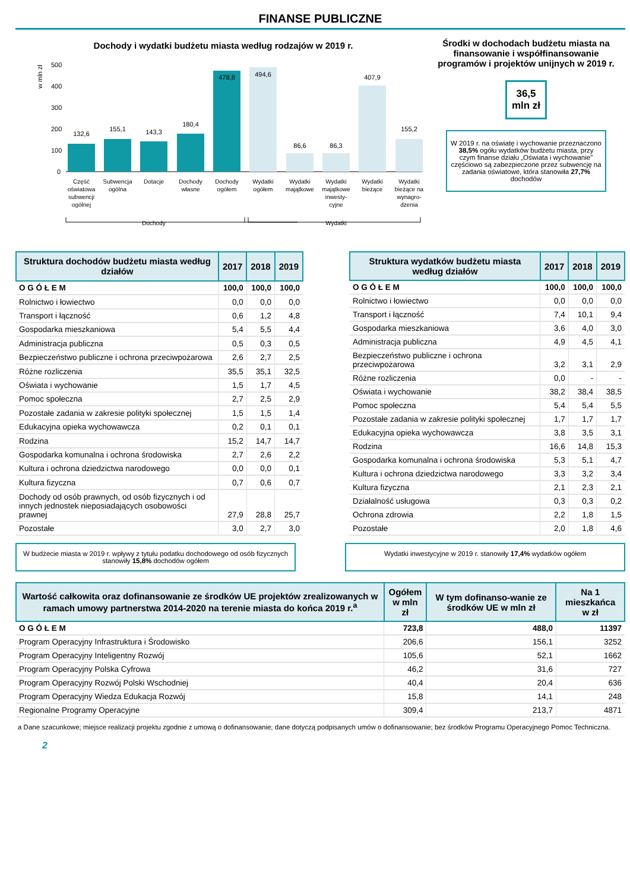FINANSE PUBLICZNE
Dochody i wydatki budżetu miasta według rodzajów w 2019 r.
w mln zł
500
400
300
200
100
0
132,6
155,1
143,3
180,4
478,8
494,6
86,6
86,3
407,9
155,2
Część
oświatowa
subwencji
ogólnej
Subwencja
ogólna
Dotacje
Dochody
własne
Dochody
ogółem
Wydatki
ogółem
Wydatki
majątkowe
Wydatki
majątkowe
inwesty-
cyjne
Wydatki
bieżące
Wydatki
bieżące na
wynagro-
dzenia
Dochody
Wydatki
Środki w dochodach budżetu miasta na finansowanie i współfinansowanie programów i projektów unijnych w 2019 r.
36,5
mln zł
W 2019 r. na oświatę i wychowanie przeznaczono 38,5% ogółu wydatków budżetu miasta, przy czym finanse działu „Oświata i wychowanie" częściowo są zabezpieczone przez subwencję na zadania oświatowe, która stanowiła 27,7% dochodów
| Struktura dochodów budżetu miasta według działów | 2017 | 2018 | 2019 |
| --- | --- | --- | --- |
| O G Ó Ł E M | 100,0 | 100,0 | 100,0 |
| Rolnictwo i łowiectwo | 0,0 | 0,0 | 0,0 |
| Transport i łączność | 0,6 | 1,2 | 4,8 |
| Gospodarka mieszkaniowa | 5,4 | 5,5 | 4,4 |
| Administracja publiczna | 0,5 | 0,3 | 0,5 |
| Bezpieczeństwo publiczne i ochrona przeciwpożarowa | 2,6 | 2,7 | 2,5 |
| Różne rozliczenia | 35,5 | 35,1 | 32,5 |
| Oświata i wychowanie | 1,5 | 1,7 | 4,5 |
| Pomoc społeczna | 2,7 | 2,5 | 2,9 |
| Pozostałe zadania w zakresie polityki społecznej | 1,5 | 1,5 | 1,4 |
| Edukacyjna opieka wychowawcza | 0,2 | 0,1 | 0,1 |
| Rodzina | 15,2 | 14,7 | 14,7 |
| Gospodarka komunalna i ochrona środowiska | 2,7 | 2,6 | 2,2 |
| Kultura i ochrona dziedzictwa narodowego | 0,0 | 0,0 | 0,1 |
| Kultura fizyczna | 0,7 | 0,6 | 0,7 |
| Dochody od osób prawnych, od osób fizycznych i od innych jednostek nieposiadających osobowości prawnej | 27,9 | 28,8 | 25,7 |
| Pozostałe | 3,0 | 2,7 | 3,0 |
| Struktura wydatków budżetu miasta według działów | 2017 | 2018 | 2019 |
| --- | --- | --- | --- |
| O G Ó Ł E M | 100,0 | 100,0 | 100,0 |
| Rolnictwo i łowiectwo | 0,0 | 0,0 | 0,0 |
| Transport i łączność | 7,4 | 10,1 | 9,4 |
| Gospodarka mieszkaniowa | 3,6 | 4,0 | 3,0 |
| Administracja publiczna | 4,9 | 4,5 | 4,1 |
| Bezpieczeństwo publiczne i ochrona przeciwpożarowa | 3,2 | 3,1 | 2,9 |
| Różne rozliczenia | 0,0 | - | - |
| Oświata i wychowanie | 38,2 | 38,4 | 38,5 |
| Pomoc społeczna | 5,4 | 5,4 | 5,5 |
| Pozostałe zadania w zakresie polityki społecznej | 1,7 | 1,7 | 1,7 |
| Edukacyjna opieka wychowawcza | 3,8 | 3,5 | 3,1 |
| Rodzina | 16,6 | 14,8 | 15,3 |
| Gospodarka komunalna i ochrona środowiska | 5,3 | 5,1 | 4,7 |
| Kultura i ochrona dziedzictwa narodowego | 3,3 | 3,2 | 3,4 |
| Kultura fizyczna | 2,1 | 2,3 | 2,1 |
| Działalność usługowa | 0,3 | 0,3 | 0,2 |
| Ochrona zdrowia | 2,2 | 1,8 | 1,5 |
| Pozostałe | 2,0 | 1,8 | 4,6 |
W budżecie miasta w 2019 r. wpływy z tytułu podatku dochodowego od osób fizycznych stanowiły 15,8% dochodów ogółem
Wydatki inwestycyjne w 2019 r. stanowiły 17,4% wydatków ogółem
| Wartość całkowita oraz dofinansowanie ze środków UE projektów zrealizowanych w ramach umowy partnerstwa 2014-2020 na terenie miasta do końca 2019 r.<sup>a</sup> | Ogółem w mln zł | W tym dofinanso-wanie ze środków UE w mln zł | Na 1 mieszkańca w zł |
| --- | --- | --- | --- |
| O G Ó Ł E M | 723,8 | 488,0 | 11397 |
| Program Operacyjny Infrastruktura i Środowisko | 206,6 | 156,1 | 3252 |
| Program Operacyjny Inteligentny Rozwój | 105,6 | 52,1 | 1662 |
| Program Operacyjny Polska Cyfrowa | 46,2 | 31,6 | 727 |
| Program Operacyjny Rozwój Polski Wschodniej | 40,4 | 20,4 | 636 |
| Program Operacyjny Wiedza Edukacja Rozwój | 15,8 | 14,1 | 248 |
| Regionalne Programy Operacyjne | 309,4 | 213,7 | 4871 |
a Dane szacunkowe; miejsce realizacji projektu zgodnie z umową o dofinansowanie; dane dotyczą podpisanych umów o dofinansowanie; bez środków Programu Operacyjnego Pomoc Techniczna.
2